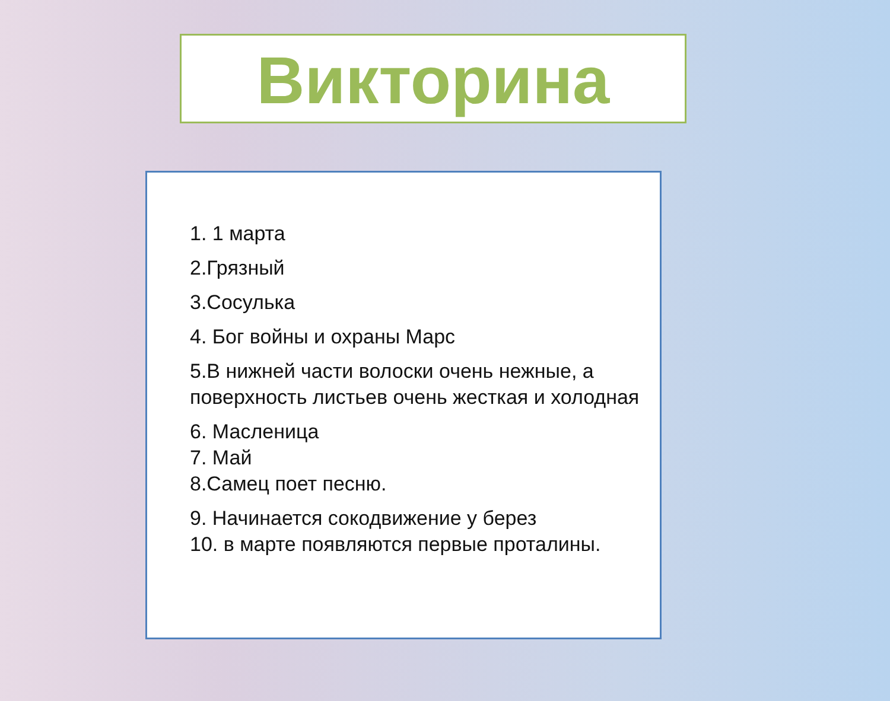Викторина
1. 1 марта
2.Грязный
3.Сосулька
4. Бог войны и охраны Марс
5.В нижней части волоски очень нежные, а
поверхность листьев очень жесткая и холодная
6. Масленица
7. Май
8.Самец поет песню.
9. Начинается сокодвижение у берез
10. в марте появляются первые проталины.